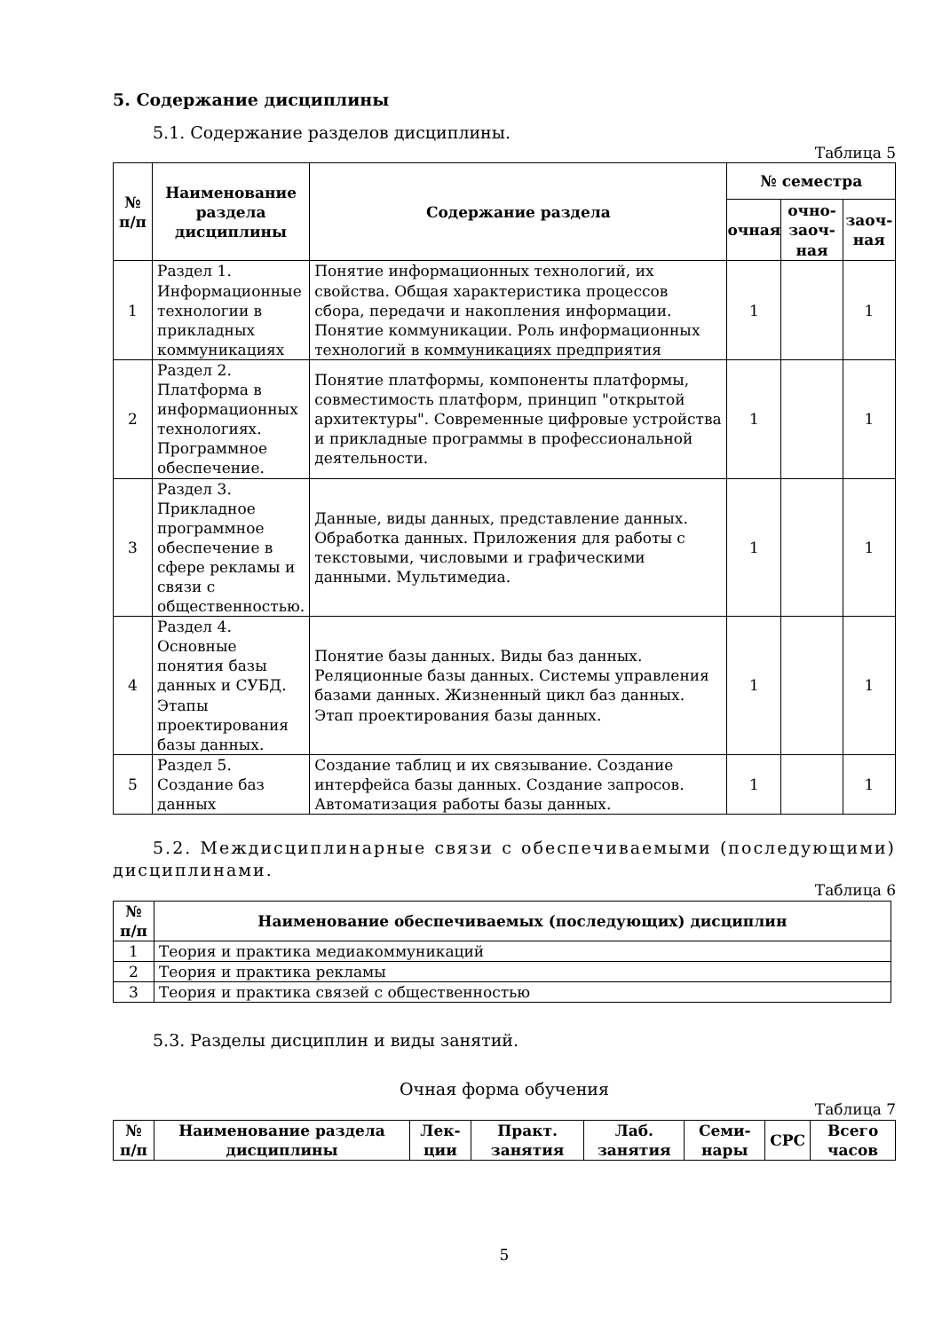5. Содержание дисциплины
5.1. Содержание разделов дисциплины.
Таблица 5
| № п/п | Наименование раздела дисциплины | Содержание раздела | № семестра | | |
| --- | --- | --- | --- | --- | --- |
| | | | очная | очно-заоч-ная | заоч-ная |
| 1 | Раздел 1. Информационные технологии в прикладных коммуникациях | Понятие информационных технологий, их свойства. Общая характеристика процессов сбора, передачи и накопления информации. Понятие коммуникации. Роль информационных технологий в коммуникациях предприятия | 1 | | 1 |
| 2 | Раздел 2. Платформа в информационных технологиях. Программное обеспечение. | Понятие платформы, компоненты платформы, совместимость платформ, принцип "открытой архитектуры". Современные цифровые устройства и прикладные программы в профессиональной деятельности. | 1 | | 1 |
| 3 | Раздел 3. Прикладное программное обеспечение в сфере рекламы и связи с общественностью. | Данные, виды данных, представление данных. Обработка данных. Приложения для работы с текстовыми, числовыми и графическими данными. Мультимедиа. | 1 | | 1 |
| 4 | Раздел 4. Основные понятия базы данных и СУБД. Этапы проектирования базы данных. | Понятие базы данных. Виды баз данных. Реляционные базы данных. Системы управления базами данных. Жизненный цикл баз данных. Этап проектирования базы данных. | 1 | | 1 |
| 5 | Раздел 5. Создание баз данных | Создание таблиц и их связывание. Создание интерфейса базы данных. Создание запросов. Автоматизация работы базы данных. | 1 | | 1 |
5.2. Междисциплинарные связи с обеспечиваемыми (последующими) дисциплинами.
Таблица 6
| № п/п | Наименование обеспечиваемых (последующих) дисциплин |
| --- | --- |
| 1 | Теория и практика медиакоммуникаций |
| 2 | Теория и практика рекламы |
| 3 | Теория и практика связей с общественностью |
5.3. Разделы дисциплин и виды занятий.
Очная форма обучения
Таблица 7
| № п/п | Наименование раздела дисциплины | Лек-ции | Практ. занятия | Лаб. занятия | Семи-нары | СРС | Всего часов |
| --- | --- | --- | --- | --- | --- | --- | --- |
5